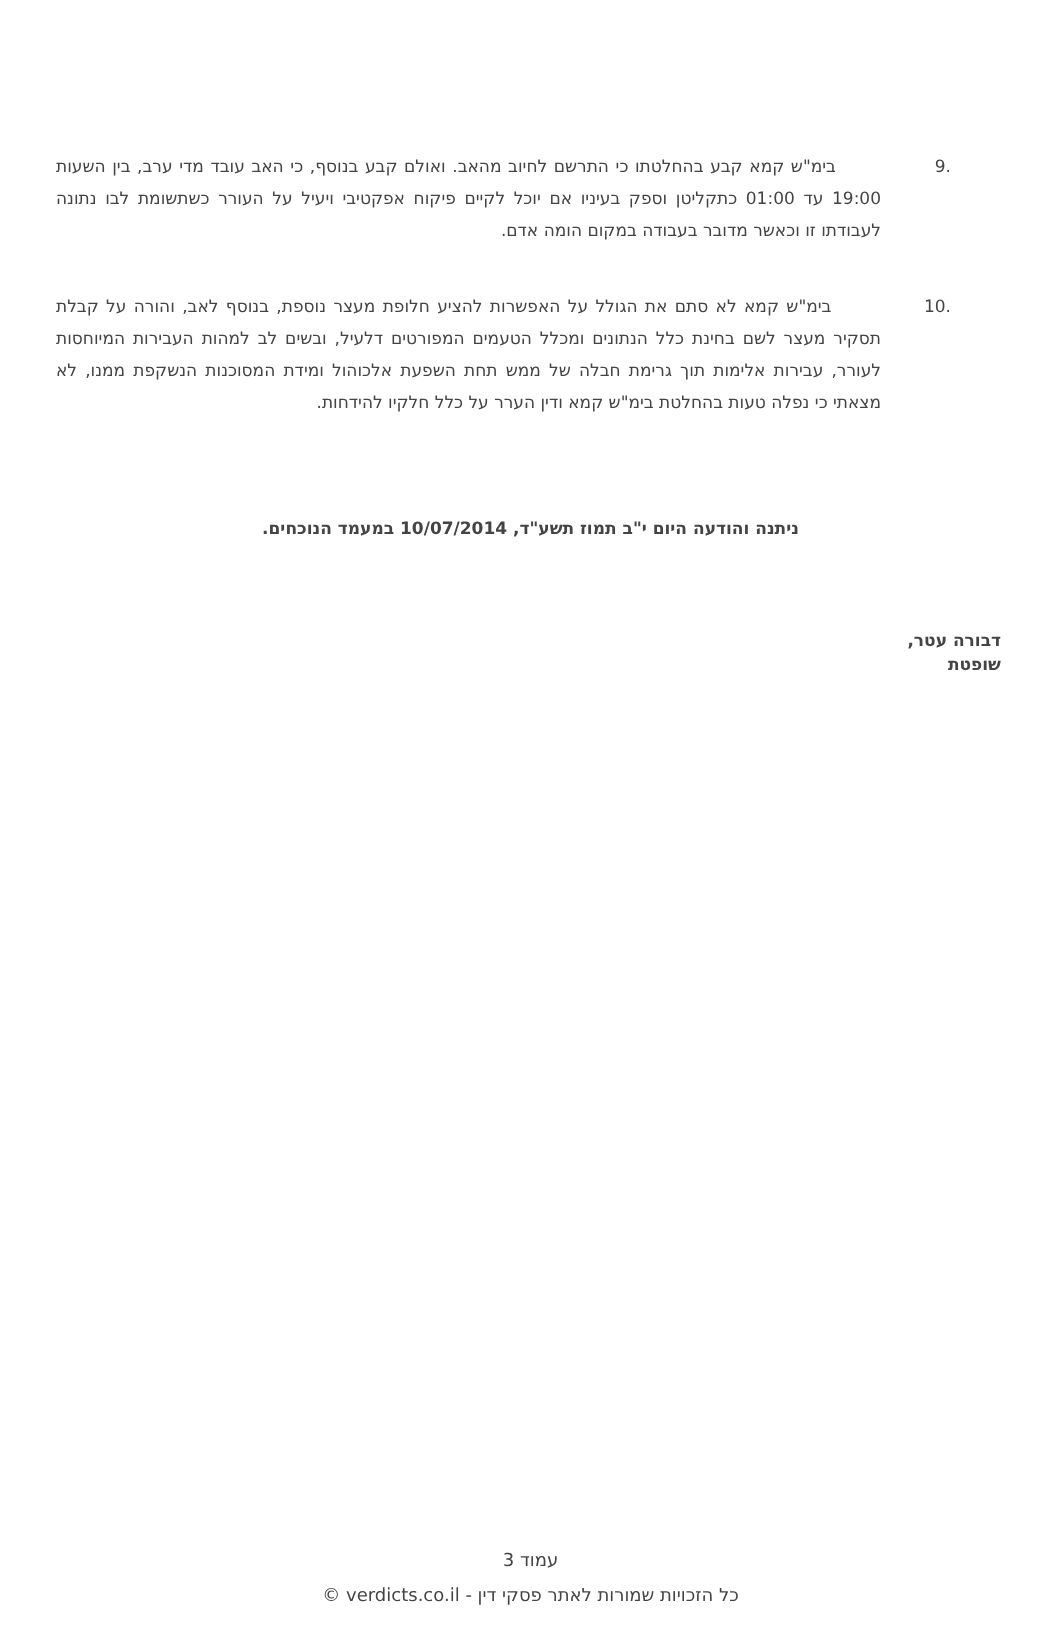9. בימ"ש קמא קבע בהחלטתו כי התרשם לחיוב מהאב. ואולם קבע בנוסף, כי האב עובד מדי ערב, בין השעות 19:00 עד 01:00 כתקליטן וספק בעיניו אם יוכל לקיים פיקוח אפקטיבי ויעיל על העורר כשתשומת לבו נתונה לעבודתו זו וכאשר מדובר בעבודה במקום הומה אדם.
10. בימ"ש קמא לא סתם את הגולל על האפשרות להציע חלופת מעצר נוספת, בנוסף לאב, והורה על קבלת תסקיר מעצר לשם בחינת כלל הנתונים ומכלל הטעמים המפורטים דלעיל, ובשים לב למהות העבירות המיוחסות לעורר, עבירות אלימות תוך גרימת חבלה של ממש תחת השפעת אלכוהול ומידת המסוכנות הנשקפת ממנו, לא מצאתי כי נפלה טעות בהחלטת בימ"ש קמא ודין הערר על כלל חלקיו להידחות.
ניתנה והודעה היום י"ב תמוז תשע"ד, 10/07/2014 במעמד הנוכחים.
דבורה עטר,
שופטת
עמוד 3
כל הזכויות שמורות לאתר פסקי דין - verdicts.co.il ©